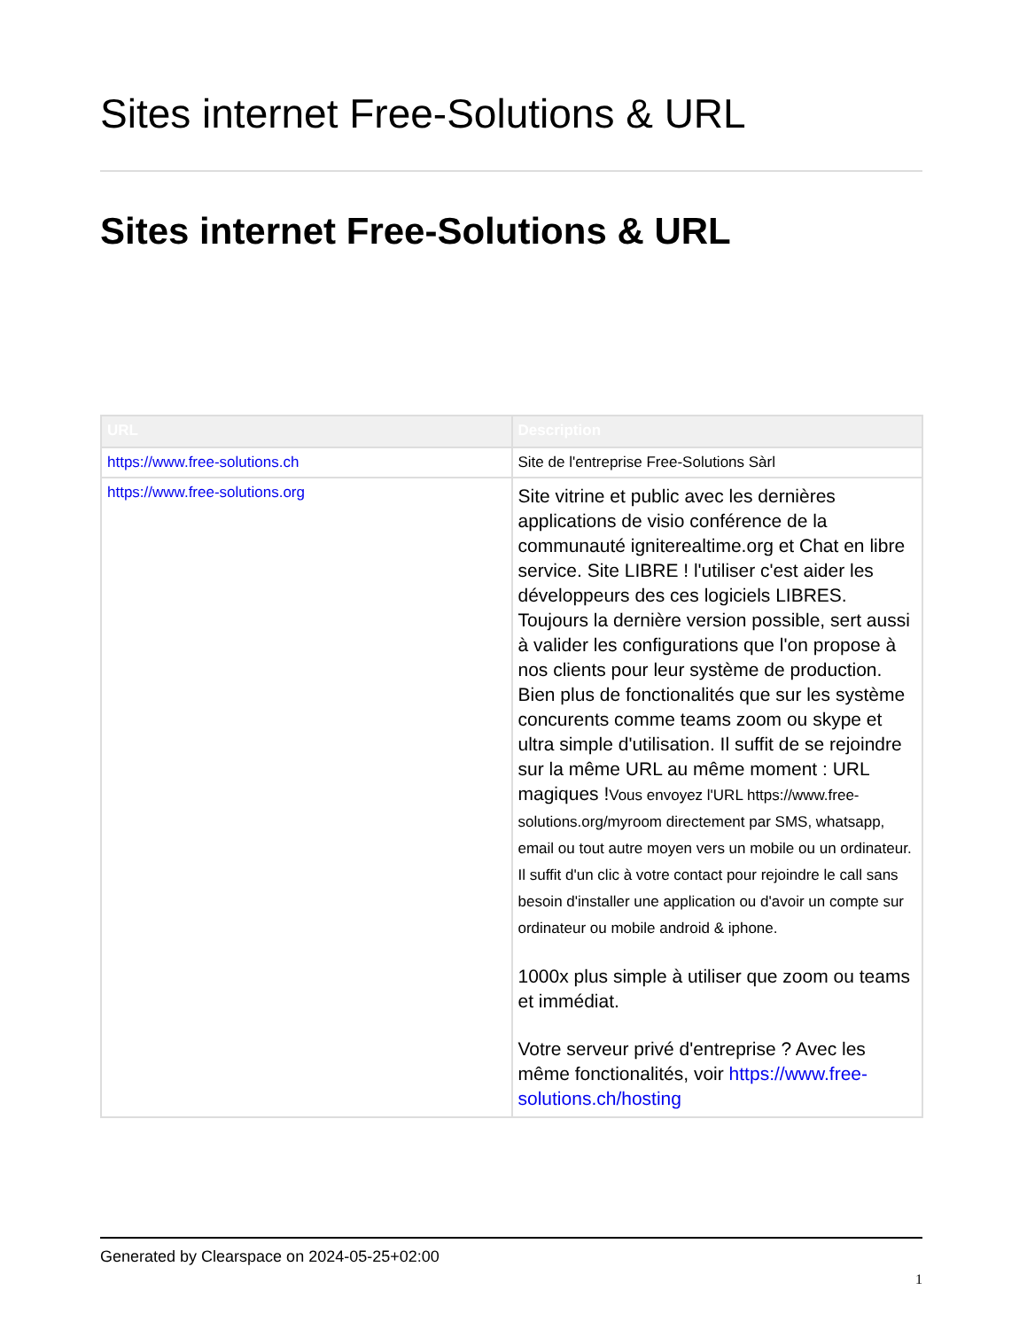Sites internet Free-Solutions & URL
Sites internet Free-Solutions & URL
| URL | Description |
| --- | --- |
| https://www.free-solutions.ch | Site de l'entreprise Free-Solutions Sàrl |
| https://www.free-solutions.org | Site vitrine et public avec les dernières applications de visio conférence de la communauté igniterealtime.org et Chat en libre service. Site LIBRE ! l'utiliser c'est aider les développeurs des ces logiciels LIBRES. Toujours la dernière version possible, sert aussi à valider les configurations que l'on propose à nos clients pour leur système de production. Bien plus de fonctionalités que sur les système concurents comme teams zoom ou skype et ultra simple d'utilisation. Il suffit de se rejoindre sur la même URL au même moment : URL magiques ! Vous envoyez l'URL https://www.free-solutions.org/myroom directement par SMS, whatsapp, email ou tout autre moyen vers un mobile ou un ordinateur. Il suffit d'un clic à votre contact pour rejoindre le call sans besoin d'installer une application ou d'avoir un compte sur ordinateur ou mobile android & iphone. 1000x plus simple à utiliser que zoom ou teams et immédiat. Votre serveur privé d'entreprise ? Avec les même fonctionalités, voir https://www.free-solutions.ch/hosting |
Generated by Clearspace on 2024-05-25+02:00
1